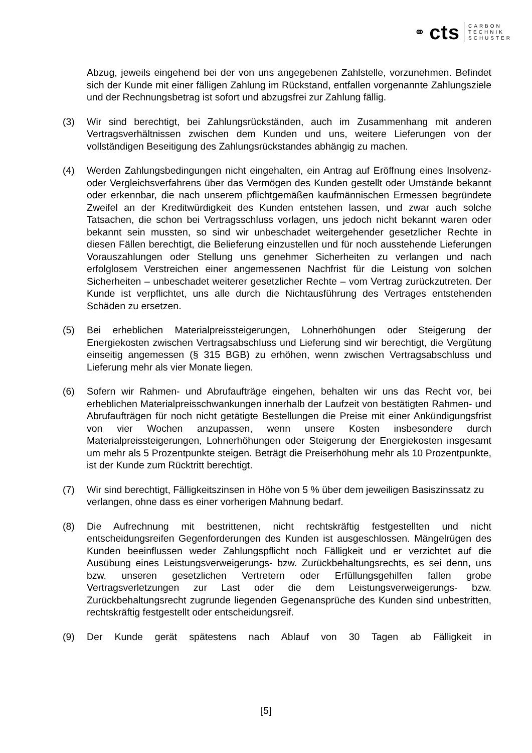⚭ cts CARBON
TECHNIK
SCHUSTER
Abzug, jeweils eingehend bei der von uns angegebenen Zahlstelle, vorzunehmen. Befindet sich der Kunde mit einer fälligen Zahlung im Rückstand, entfallen vorgenannte Zahlungsziele und der Rechnungsbetrag ist sofort und abzugsfrei zur Zahlung fällig.
(3) Wir sind berechtigt, bei Zahlungsrückständen, auch im Zusammenhang mit anderen Vertragsverhältnissen zwischen dem Kunden und uns, weitere Lieferungen von der vollständigen Beseitigung des Zahlungsrückstandes abhängig zu machen.
(4) Werden Zahlungsbedingungen nicht eingehalten, ein Antrag auf Eröffnung eines Insolvenz- oder Vergleichsverfahrens über das Vermögen des Kunden gestellt oder Umstände bekannt oder erkennbar, die nach unserem pflichtgemäßen kaufmännischen Ermessen begründete Zweifel an der Kreditwürdigkeit des Kunden entstehen lassen, und zwar auch solche Tatsachen, die schon bei Vertragsschluss vorlagen, uns jedoch nicht bekannt waren oder bekannt sein mussten, so sind wir unbeschadet weitergehender gesetzlicher Rechte in diesen Fällen berechtigt, die Belieferung einzustellen und für noch ausstehende Lieferungen Vorauszahlungen oder Stellung uns genehmer Sicherheiten zu verlangen und nach erfolglosem Verstreichen einer angemessenen Nachfrist für die Leistung von solchen Sicherheiten – unbeschadet weiterer gesetzlicher Rechte – vom Vertrag zurückzutreten. Der Kunde ist verpflichtet, uns alle durch die Nichtausführung des Vertrages entstehenden Schäden zu ersetzen.
(5) Bei erheblichen Materialpreissteigerungen, Lohnerhöhungen oder Steigerung der Energiekosten zwischen Vertragsabschluss und Lieferung sind wir berechtigt, die Vergütung einseitig angemessen (§ 315 BGB) zu erhöhen, wenn zwischen Vertragsabschluss und Lieferung mehr als vier Monate liegen.
(6) Sofern wir Rahmen- und Abrufaufträge eingehen, behalten wir uns das Recht vor, bei erheblichen Materialpreisschwankungen innerhalb der Laufzeit von bestätigten Rahmen- und Abrufaufträgen für noch nicht getätigte Bestellungen die Preise mit einer Ankündigungsfrist von vier Wochen anzupassen, wenn unsere Kosten insbesondere durch Materialpreissteigerungen, Lohnerhöhungen oder Steigerung der Energiekosten insgesamt um mehr als 5 Prozentpunkte steigen. Beträgt die Preiserhöhung mehr als 10 Prozentpunkte, ist der Kunde zum Rücktritt berechtigt.
(7) Wir sind berechtigt, Fälligkeitszinsen in Höhe von 5 % über dem jeweiligen Basiszinssatz zu verlangen, ohne dass es einer vorherigen Mahnung bedarf.
(8) Die Aufrechnung mit bestrittenen, nicht rechtskräftig festgestellten und nicht entscheidungsreifen Gegenforderungen des Kunden ist ausgeschlossen. Mängelrügen des Kunden beeinflussen weder Zahlungspflicht noch Fälligkeit und er verzichtet auf die Ausübung eines Leistungsverweigerungs- bzw. Zurückbehaltungsrechts, es sei denn, uns bzw. unseren gesetzlichen Vertretern oder Erfüllungsgehilfen fallen grobe Vertragsverletzungen zur Last oder die dem Leistungsverweigerungs- bzw. Zurückbehaltungsrecht zugrunde liegenden Gegenansprüche des Kunden sind unbestritten, rechtskräftig festgestellt oder entscheidungsreif.
(9) Der Kunde gerät spätestens nach Ablauf von 30 Tagen ab Fälligkeit in
[5]